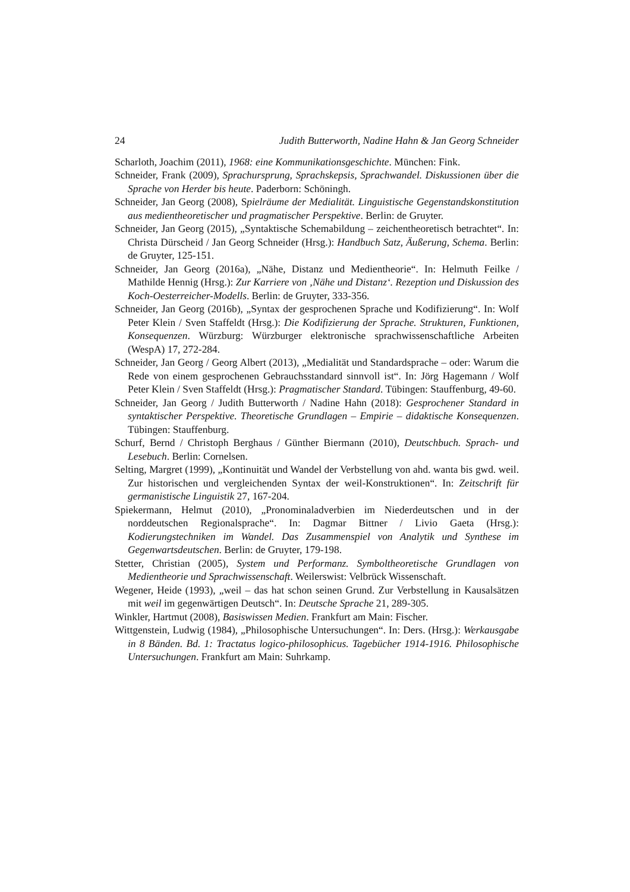24 Judith Butterworth, Nadine Hahn & Jan Georg Schneider
Scharloth, Joachim (2011), 1968: eine Kommunikationsgeschichte. München: Fink.
Schneider, Frank (2009), Sprachursprung, Sprachskepsis, Sprachwandel. Diskussionen über die Sprache von Herder bis heute. Paderborn: Schöningh.
Schneider, Jan Georg (2008), Spielräume der Medialität. Linguistische Gegenstands­konstitution aus medientheoretischer und pragmatischer Perspektive. Berlin: de Gruyter.
Schneider, Jan Georg (2015), „Syntaktische Schemabildung – zeichentheoretisch be­trachtet“. In: Christa Dürscheid / Jan Georg Schneider (Hrsg.): Handbuch Satz, Äu­ßerung, Schema. Berlin: de Gruyter, 125-151.
Schneider, Jan Georg (2016a), „Nähe, Distanz und Medientheorie“. In: Helmuth Feilke / Mathilde Hennig (Hrsg.): Zur Karriere von ‚Nähe und Distanz‘. Rezeption und Dis­kussion des Koch-Oesterreicher-Modells. Berlin: de Gruyter, 333-356.
Schneider, Jan Georg (2016b), „Syntax der gesprochenen Sprache und Kodifi­zierung“. In: Wolf Peter Klein / Sven Staffeldt (Hrsg.): Die Kodifizierung der Sprache. Strukturen, Funktionen, Konsequenzen. Würzburg: Würzburger elektro­nische sprachwissenschaftliche Arbeiten (WespA) 17, 272-284.
Schneider, Jan Georg / Georg Albert (2013), „Medialität und Standardsprache – oder: Warum die Rede von einem gesprochenen Gebrauchsstandard sinnvoll ist“. In: Jörg Hagemann / Wolf Peter Klein / Sven Staffeldt (Hrsg.): Pragmatischer Stan­dard. Tübingen: Stauffenburg, 49-60.
Schneider, Jan Georg / Judith Butterworth / Nadine Hahn (2018): Gesprochener Standard in syntaktischer Perspektive. Theoretische Grundlagen – Empirie – didaktische Konsequenzen. Tübingen: Stauffenburg.
Schurf, Bernd / Christoph Berghaus / Günther Biermann (2010), Deutschbuch. Sprach- und Lesebuch. Berlin: Cornelsen.
Selting, Margret (1999), „Kontinuität und Wandel der Verbstellung von ahd. wanta bis gwd. weil. Zur historischen und vergleichenden Syntax der weil-Konstruktio­nen“. In: Zeitschrift für germanistische Linguistik 27, 167-204.
Spiekermann, Helmut (2010), „Pronominaladverbien im Niederdeutschen und in der norddeutschen Regionalsprache“. In: Dagmar Bittner / Livio Gaeta (Hrsg.): Kodierungstechniken im Wandel. Das Zusammenspiel von Analytik und Synthese im Gegenwartsdeutschen. Berlin: de Gruyter, 179-198.
Stetter, Christian (2005), System und Performanz. Symboltheoretische Grundlagen von Medientheorie und Sprachwissenschaft. Weilerswist: Velbrück Wissenschaft.
Wegener, Heide (1993), „weil – das hat schon seinen Grund. Zur Verbstellung in Kau­salsätzen mit weil im gegenwärtigen Deutsch“. In: Deutsche Sprache 21, 289-305.
Winkler, Hartmut (2008), Basiswissen Medien. Frankfurt am Main: Fischer.
Wittgenstein, Ludwig (1984), „Philosophische Untersuchungen“. In: Ders. (Hrsg.): Werkausgabe in 8 Bänden. Bd. 1: Tractatus logico-philosophicus. Tagebücher 1914-1916. Philosophische Untersuchungen. Frankfurt am Main: Suhrkamp.